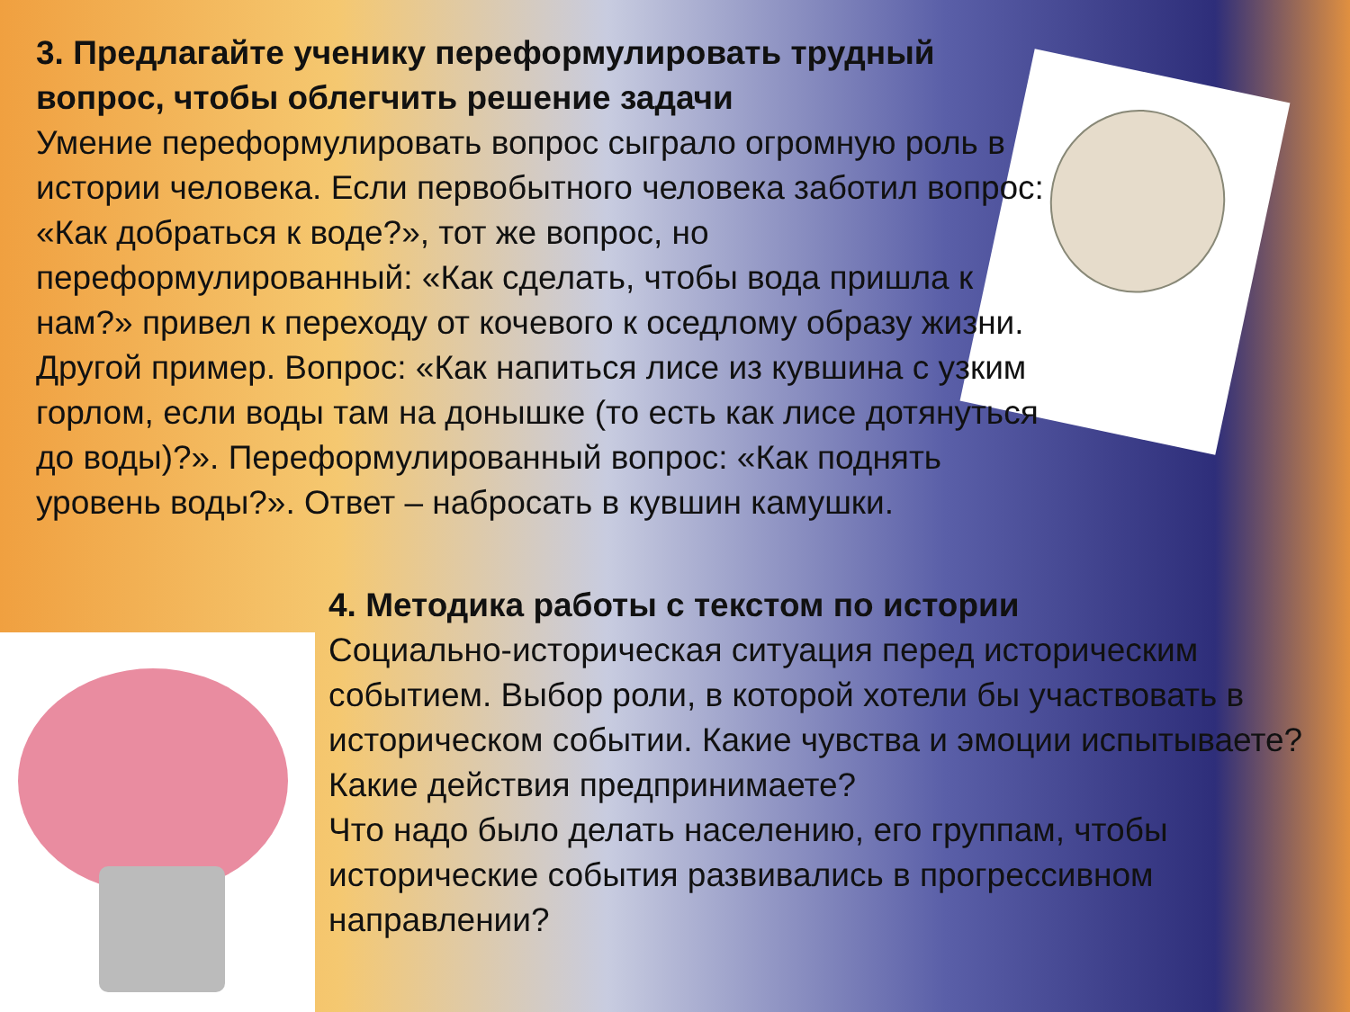3. Предлагайте ученику переформулировать трудный вопрос, чтобы облегчить решение задачи
Умение переформулировать вопрос сыграло огромную роль в истории человека. Если первобытного человека заботил вопрос: «Как добраться к воде?», тот же вопрос, но переформулированный: «Как сделать, чтобы вода пришла к нам?» привел к переходу от кочевого к оседлому образу жизни. Другой пример. Вопрос: «Как напиться лисе из кувшина с узким горлом, если воды там на донышке (то есть как лисе дотянуться до воды)?». Переформулированный вопрос: «Как поднять уровень воды?». Ответ – набросать в кувшин камушки.
4. Методика работы с текстом по истории
Социально-историческая ситуация перед историческим событием. Выбор роли, в которой хотели бы участвовать в историческом событии. Какие чувства и эмоции испытываете? Какие действия предпринимаете?
Что надо было делать населению, его группам, чтобы исторические события развивались в прогрессивном направлении?